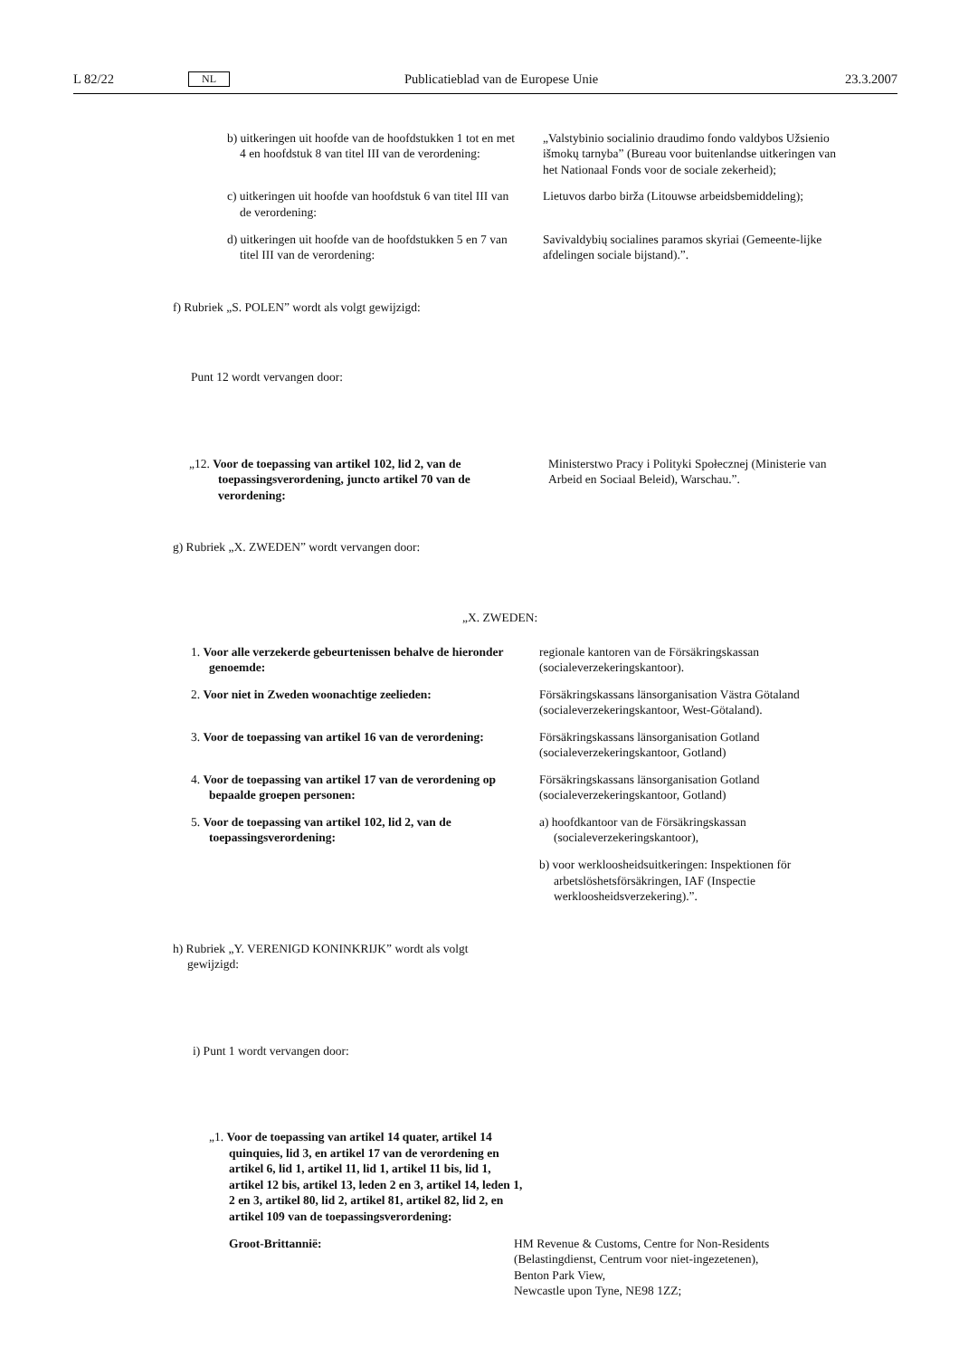L 82/22 NL Publicatieblad van de Europese Unie 23.3.2007
b) uitkeringen uit hoofde van de hoofdstukken 1 tot en met 4 en hoofdstuk 8 van titel III van de verordening:
„Valstybinio socialinio draudimo fondo valdybos Užsienio išmokų tarnyba” (Bureau voor buitenlandse uitkeringen van het Nationaal Fonds voor de sociale zekerheid);
c) uitkeringen uit hoofde van hoofdstuk 6 van titel III van de verordening:
Lietuvos darbo birža (Litouwse arbeidsbemiddeling);
d) uitkeringen uit hoofde van de hoofdstukken 5 en 7 van titel III van de verordening:
Savivaldybių socialines paramos skyriai (Gemeente-lijke afdelingen sociale bijstand).”.
f) Rubriek „S. POLEN” wordt als volgt gewijzigd:
Punt 12 wordt vervangen door:
„12. Voor de toepassing van artikel 102, lid 2, van de toepassingsverordening, juncto artikel 70 van de verordening:
Ministerstwo Pracy i Polityki Społecznej (Ministerie van Arbeid en Sociaal Beleid), Warschau.”.
g) Rubriek „X. ZWEDEN” wordt vervangen door:
„X. ZWEDEN:
1. Voor alle verzekerde gebeurtenissen behalve de hieronder genoemde:
regionale kantoren van de Försäkringskassan (socialeverzekeringskantoor).
2. Voor niet in Zweden woonachtige zeelieden:
Försäkringskassans länsorganisation Västra Götaland (socialeverzekeringskantoor, West-Götaland).
3. Voor de toepassing van artikel 16 van de verordening:
Försäkringskassans länsorganisation Gotland (socialeverzekeringskantoor, Gotland)
4. Voor de toepassing van artikel 17 van de verordening op bepaalde groepen personen:
Försäkringskassans länsorganisation Gotland (socialeverzekeringskantoor, Gotland)
5. Voor de toepassing van artikel 102, lid 2, van de toepassingsverordening:
a) hoofdkantoor van de Försäkringskassan (socialeverzekeringskantoor),
b) voor werkloosheidsuitkeringen: Inspektionen för arbetslöshetsförsäkringen, IAF (Inspectie werkloosheidsverzekering).”.
h) Rubriek „Y. VERENIGD KONINKRIJK” wordt als volgt gewijzigd:
i) Punt 1 wordt vervangen door:
„1. Voor de toepassing van artikel 14 quater, artikel 14 quinquies, lid 3, en artikel 17 van de verordening en artikel 6, lid 1, artikel 11, lid 1, artikel 11 bis, lid 1, artikel 12 bis, artikel 13, leden 2 en 3, artikel 14, leden 1, 2 en 3, artikel 80, lid 2, artikel 81, artikel 82, lid 2, en artikel 109 van de toepassingsverordening:
Groot-Brittannië: HM Revenue & Customs, Centre for Non-Residents (Belastingdienst, Centrum voor niet-ingezetenen),
Benton Park View,
Newcastle upon Tyne, NE98 1ZZ;